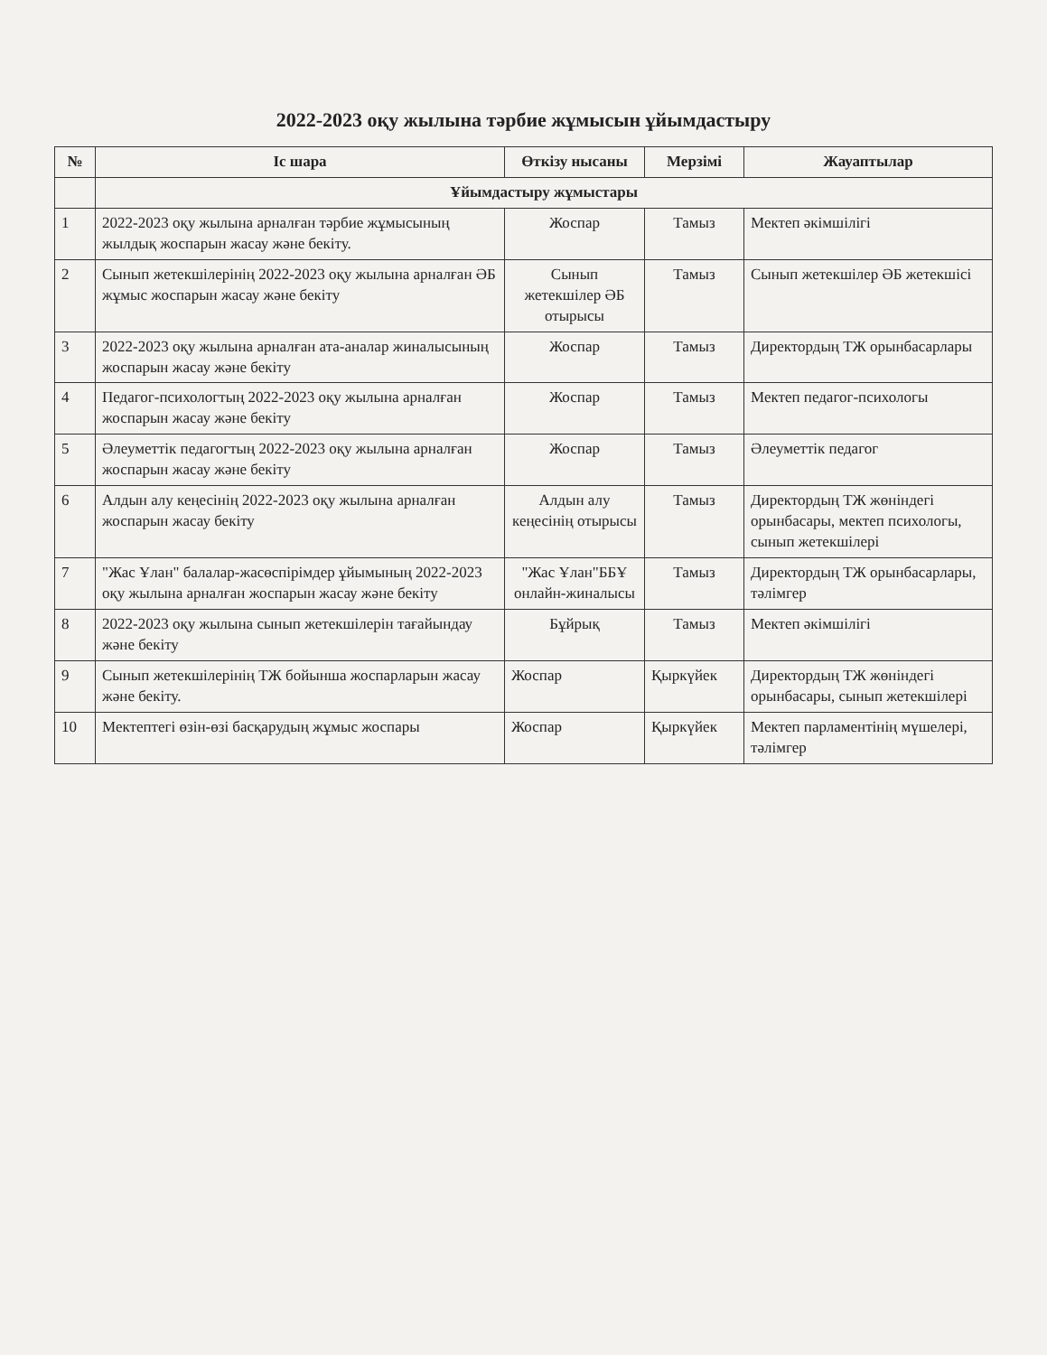2022-2023 оқу жылына тәрбие жұмысын ұйымдастыру
| № | Іс шара | Өткізу нысаны | Мерзімі | Жауаптылар |
| --- | --- | --- | --- | --- |
| | Ұйымдастыру жұмыстары | | | |
| 1 | 2022-2023 оқу жылына арналған тәрбие жұмысының жылдық жоспарын жасау және бекіту. | Жоспар | Тамыз | Мектеп әкімшілігі |
| 2 | Сынып жетекшілерінің 2022-2023 оқу жылына арналған ӘБ жұмыс жоспарын жасау және бекіту | Сынып жетекшілер ӘБ отырысы | Тамыз | Сынып жетекшілер ӘБ жетекшісі |
| 3 | 2022-2023 оқу жылына арналған ата-аналар жиналысының жоспарын жасау және бекіту | Жоспар | Тамыз | Директордың ТЖ орынбасарлары |
| 4 | Педагог-психологтың 2022-2023 оқу жылына арналған жоспарын жасау және бекіту | Жоспар | Тамыз | Мектеп педагог-психологы |
| 5 | Әлеуметтік педагогтың 2022-2023 оқу жылына арналған жоспарын жасау және бекіту | Жоспар | Тамыз | Әлеуметтік педагог |
| 6 | Алдын алу кеңесінің 2022-2023 оқу жылына арналған жоспарын жасау бекіту | Алдын алу кеңесінің отырысы | Тамыз | Директордың ТЖ жөніндегі орынбасары, мектеп психологы, сынып жетекшілері |
| 7 | "Жас Ұлан" балалар-жасөспірімдер ұйымының 2022-2023 оқу жылына арналған жоспарын жасау және бекіту | "Жас Ұлан"ББҰ онлайн-жиналысы | Тамыз | Директордың ТЖ орынбасарлары, тәлімгер |
| 8 | 2022-2023 оқу жылына сынып жетекшілерін тағайындау және бекіту | Бұйрық | Тамыз | Мектеп әкімшілігі |
| 9 | Сынып жетекшілерінің ТЖ бойынша жоспарларын жасау және бекіту. | Жоспар | Қыркүйек | Директордың ТЖ жөніндегі орынбасары, сынып жетекшілері |
| 10 | Мектептегі өзін-өзі басқарудың жұмыс жоспары | Жоспар | Қыркүйек | Мектеп парламентінің мүшелері, тәлімгер |